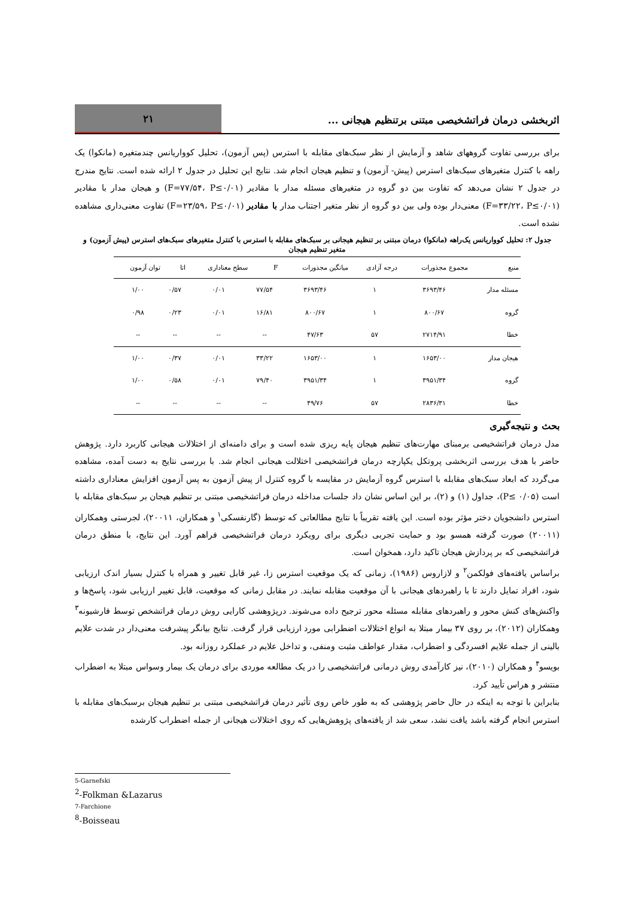اثربخشی درمان فراتشخیصی مبتنی برتنظیم هیجانی ...
۲۱
برای بررسی تفاوت گروههای شاهد و آزمایش از نظر سبک‌های مقابله با استرس (پس آزمون)، تحلیل کوواریانس چندمتغیره (مانکوا) یک راهه با کنترل متغیرهای سبک‌های استرس (پیش- آزمون) و تنظیم هیجان انجام شد. نتایج این تحلیل در جدول ۲ ارائه شده است. نتایج مندرج در جدول ۲ نشان می‌دهد که تفاوت بین دو گروه در متغیرهای مسئله مدار با مقادیر (F=۷۷/۵۴، P≤۰/۰۱) و هیجان مدار با مقادیر (F=۳۳/۲۲، P≤۰/۰۱) معنی‌دار بوده ولی بین دو گروه از نظر متغیر اجتناب مدار با مقادیر (F=۲۳/۵۹، P≤۰/۰۱) تفاوت معنی‌داری مشاهده نشده است.
جدول ۲: تحلیل کوواریانس یک‌راهه (مانکوا) درمان مبتنی بر تنظیم هیجانی بر سبک‌های مقابله با استرس با کنترل متغیرهای سبک‌های استرس (پیش آزمون) و متغیر تنظیم هیجان
| منبع | مجموع مجذورات | درجه آزادی | میانگین مجذورات | F | سطح معناداری | اتا | توان آزمون |
| --- | --- | --- | --- | --- | --- | --- | --- |
| مسئله مدار | ۳۶۹۳/۴۶ | ۱ | ۳۶۹۳/۴۶ | ۷۷/۵۴ | ۰/۰۱ | ۰/۵۷ | ۱/۰۰ |
| گروه | ۸۰۰/۶۷ | ۱ | ۸۰۰/۶۷ | ۱۶/۸۱ | ۰/۰۱ | ۰/۲۳ | ۰/۹۸ |
| خطا | ۲۷۱۴/۹۱ | ۵۷ | ۴۷/۶۳ | -- | -- | -- | -- |
| هیجان مدار | ۱۶۵۳/۰۰ | ۱ | ۱۶۵۳/۰۰ | ۳۳/۲۲ | ۰/۰۱ | ۰/۳۷ | ۱/۰۰ |
| گروه | ۳۹۵۱/۳۴ | ۱ | ۳۹۵۱/۳۴ | ۷۹/۴۰ | ۰/۰۱ | ۰/۵۸ | ۱/۰۰ |
| خطا | ۲۸۳۶/۳۱ | ۵۷ | ۴۹/۷۶ | -- | -- | -- | -- |
بحث و نتیجه‌گیری
مدل درمان فراتشخیصی برمبنای مهارت‌های تنظیم هیجان پایه ریزی شده است و برای دامنه‌ای از اختلالات هیجانی کاربرد دارد. پژوهش حاضر با هدف بررسی اثربخشی پروتکل یکپارچه درمان فراتشخیصی اختلالت هیجانی انجام شد. با بررسی نتایج به دست آمده، مشاهده می‌گردد که ابعاد سبک‌های مقابله با استرس گروه آزمایش در مقایسه با گروه کنترل از پیش آزمون به پس آزمون افزایش معناداری داشته است (P≤ ۰/۰۵)، جداول (۱) و (۲)، بر این اساس نشان داد جلسات مداخله درمان فراتشخیصی مبتنی بر تنظیم هیجان بر سبک‌های مقابله با استرس دانشجویان دختر مؤثر بوده است. این یافته تقریباً با نتایج مطالعاتی که توسط (گارنفسکی<sup>۱</sup> و همکاران، ۲۰۰۱۱)، لجرستی وهمکاران (۲۰۰۱۱) صورت گرفته همسو بود و حمایت تجربی دیگری برای رویکرد درمان فراتشخیصی فراهم آورد. این نتایج، با منطق درمان فراتشخیصی که بر پردازش هیجان تاکید دارد، همخوان است.
براساس یافته‌های فولکمن<sup>۲</sup> و لازاروس (۱۹۸۶)، زمانی که یک موقعیت استرس زا، غیر قابل تغییر و همراه با کنترل بسیار اندک ارزیابی شود، افراد تمایل دارند تا با راهبردهای هیجانی با آن موقعیت مقابله نمایند. در مقابل زمانی که موقعیت، قابل تغییر ارزیابی شود، پاسخ‌ها و واکنش‌های کنش محور و راهبردهای مقابله مسئله محور ترجیح داده می‌شوند. درپژوهشی کارایی روش درمان فراتشخص توسط فارشیونه<sup>۳</sup> وهمکاران (۲۰۱۲)، بر روی ۳۷ بیمار مبتلا به انواع اختلالات اضطرابی مورد ارزیابی قرار گرفت. نتایج بیانگر پیشرفت معنی‌دار در شدت علایم بالینی از جمله علایم افسردگی و اضطراب، مقدار عواطف مثبت ومنفی، و تداخل علایم در عملکرد روزانه بود.
بویسو<sup>۴</sup> و همکاران (۲۰۱۰)، نیز کارآمدی روش درمانی فراتشخیصی را در یک مطالعه موردی برای درمان یک بیمار وسواس مبتلا به اضطراب منتشر و هراس تأیید کرد.
بنابراین با توجه به اینکه در حال حاضر پژوهشی که به طور خاص روی تأثیر درمان فراتشخیصی مبتنی بر تنظیم هیجان برسبک‌های مقابله با استرس انجام گرفته باشد یافت نشد، سعی شد از یافته‌های پژوهش‌هایی که روی اختلالات هیجانی از جمله اضطراب کارشده
5-Garnefski
<sup>2</sup>-Folkman &Lazarus
7-Farchione
<sup>8</sup>-Boisseau